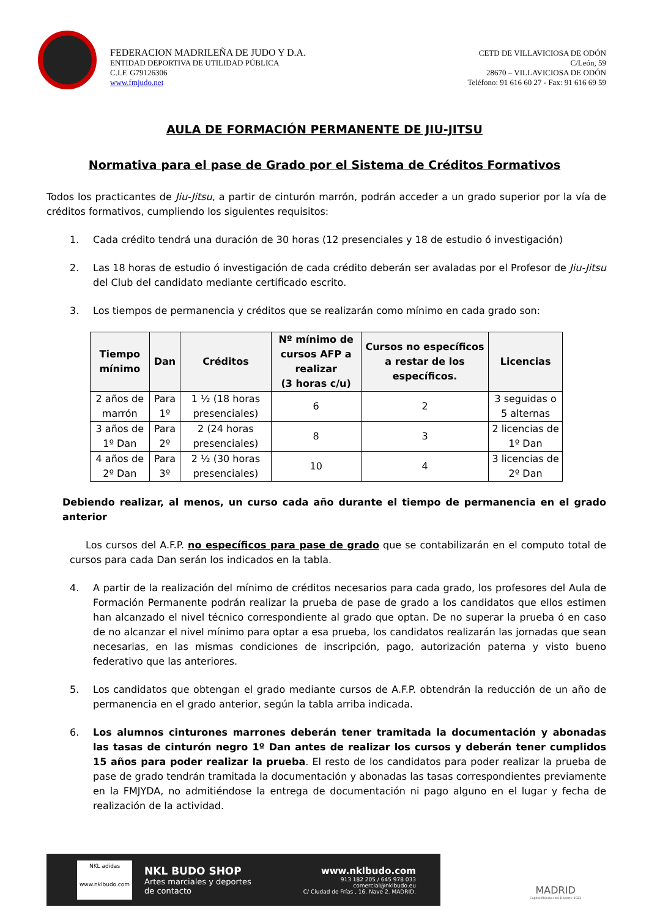FEDERACION MADRILEÑA DE JUDO Y D.A.
ENTIDAD DEPORTIVA DE UTILIDAD PÚBLICA
C.I.F. G79126306
www.fmjudo.net
CETD DE VILLAVICIOSA DE ODÓN
C/León, 59
28670 – VILLAVICIOSA DE ODÓN
Teléfono: 91 616 60 27 - Fax: 91 616 69 59
AULA DE FORMACIÓN PERMANENTE DE JIU-JITSU
Normativa para el pase de Grado por el Sistema de Créditos Formativos
Todos los practicantes de Jiu-Jitsu, a partir de cinturón marrón, podrán acceder a un grado superior por la vía de créditos formativos, cumpliendo los siguientes requisitos:
1. Cada crédito tendrá una duración de 30 horas (12 presenciales y 18 de estudio ó investigación)
2. Las 18 horas de estudio ó investigación de cada crédito deberán ser avaladas por el Profesor de Jiu-Jitsu del Club del candidato mediante certificado escrito.
3. Los tiempos de permanencia y créditos que se realizarán como mínimo en cada grado son:
| Tiempo mínimo | Dan | Créditos | Nº mínimo de cursos AFP a realizar (3 horas c/u) | Cursos no específicos a restar de los específicos. | Licencias |
| --- | --- | --- | --- | --- | --- |
| 2 años de marrón | Para 1º | 1 ½ (18 horas presenciales) | 6 | 2 | 3 seguidas o 5 alternas |
| 3 años de 1º Dan | Para 2º | 2 (24 horas presenciales) | 8 | 3 | 2 licencias de 1º Dan |
| 4 años de 2º Dan | Para 3º | 2 ½ (30 horas presenciales) | 10 | 4 | 3 licencias de 2º Dan |
Debiendo realizar, al menos, un curso cada año durante el tiempo de permanencia en el grado anterior
Los cursos del A.F.P. no específicos para pase de grado que se contabilizarán en el computo total de cursos para cada Dan serán los indicados en la tabla.
4. A partir de la realización del mínimo de créditos necesarios para cada grado, los profesores del Aula de Formación Permanente podrán realizar la prueba de pase de grado a los candidatos que ellos estimen han alcanzado el nivel técnico correspondiente al grado que optan. De no superar la prueba ó en caso de no alcanzar el nivel mínimo para optar a esa prueba, los candidatos realizarán las jornadas que sean necesarias, en las mismas condiciones de inscripción, pago, autorización paterna y visto bueno federativo que las anteriores.
5. Los candidatos que obtengan el grado mediante cursos de A.F.P. obtendrán la reducción de un año de permanencia en el grado anterior, según la tabla arriba indicada.
6. Los alumnos cinturones marrones deberán tener tramitada la documentación y abonadas las tasas de cinturón negro 1º Dan antes de realizar los cursos y deberán tener cumplidos 15 años para poder realizar la prueba. El resto de los candidatos para poder realizar la prueba de pase de grado tendrán tramitada la documentación y abonadas las tasas correspondientes previamente en la FMJYDA, no admitiéndose la entrega de documentación ni pago alguno en el lugar y fecha de realización de la actividad.
NKL adidas
www.nklbudo.com
NKL BUDO SHOP
Artes marciales y deportes
de contacto
www.nklbudo.com
913 182 205 / 645 978 033
comercial@nklbudo.eu
C/ Ciudad de Frías , 16. Nave 2. MADRID.
MADRID
Capital Mundial del Deporte 2022